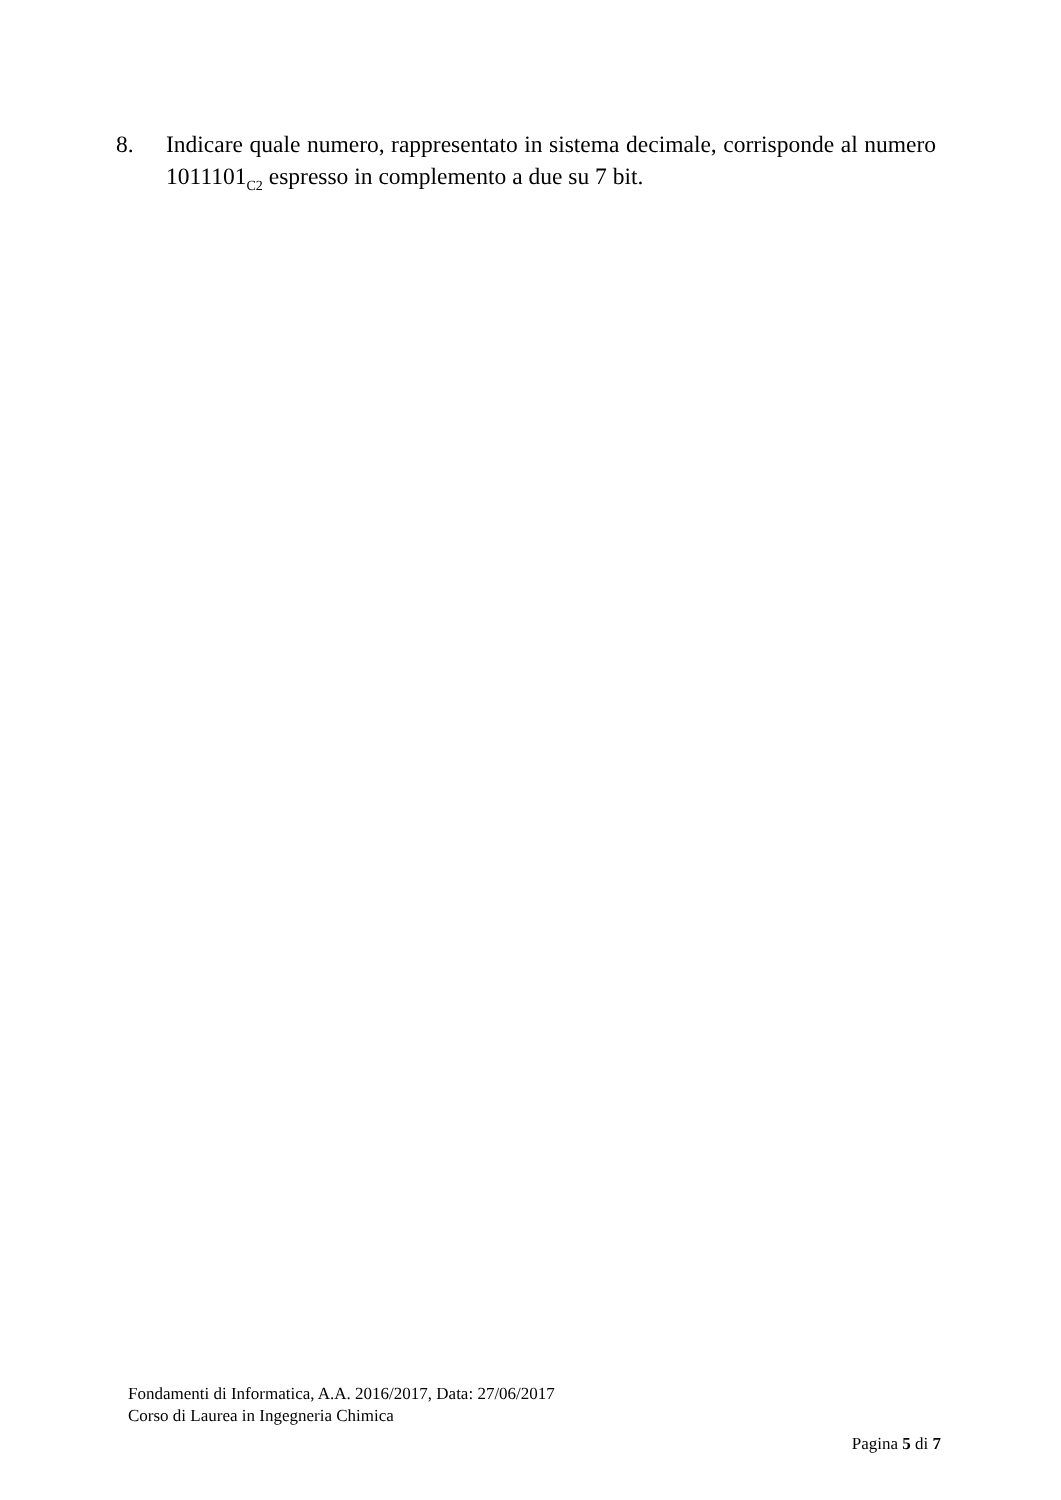8. Indicare quale numero, rappresentato in sistema decimale, corrisponde al numero 1011101<sub>C2</sub> espresso in complemento a due su 7 bit.
Fondamenti di Informatica, A.A. 2016/2017, Data: 27/06/2017
Corso di Laurea in Ingegneria Chimica
Pagina 5 di 7